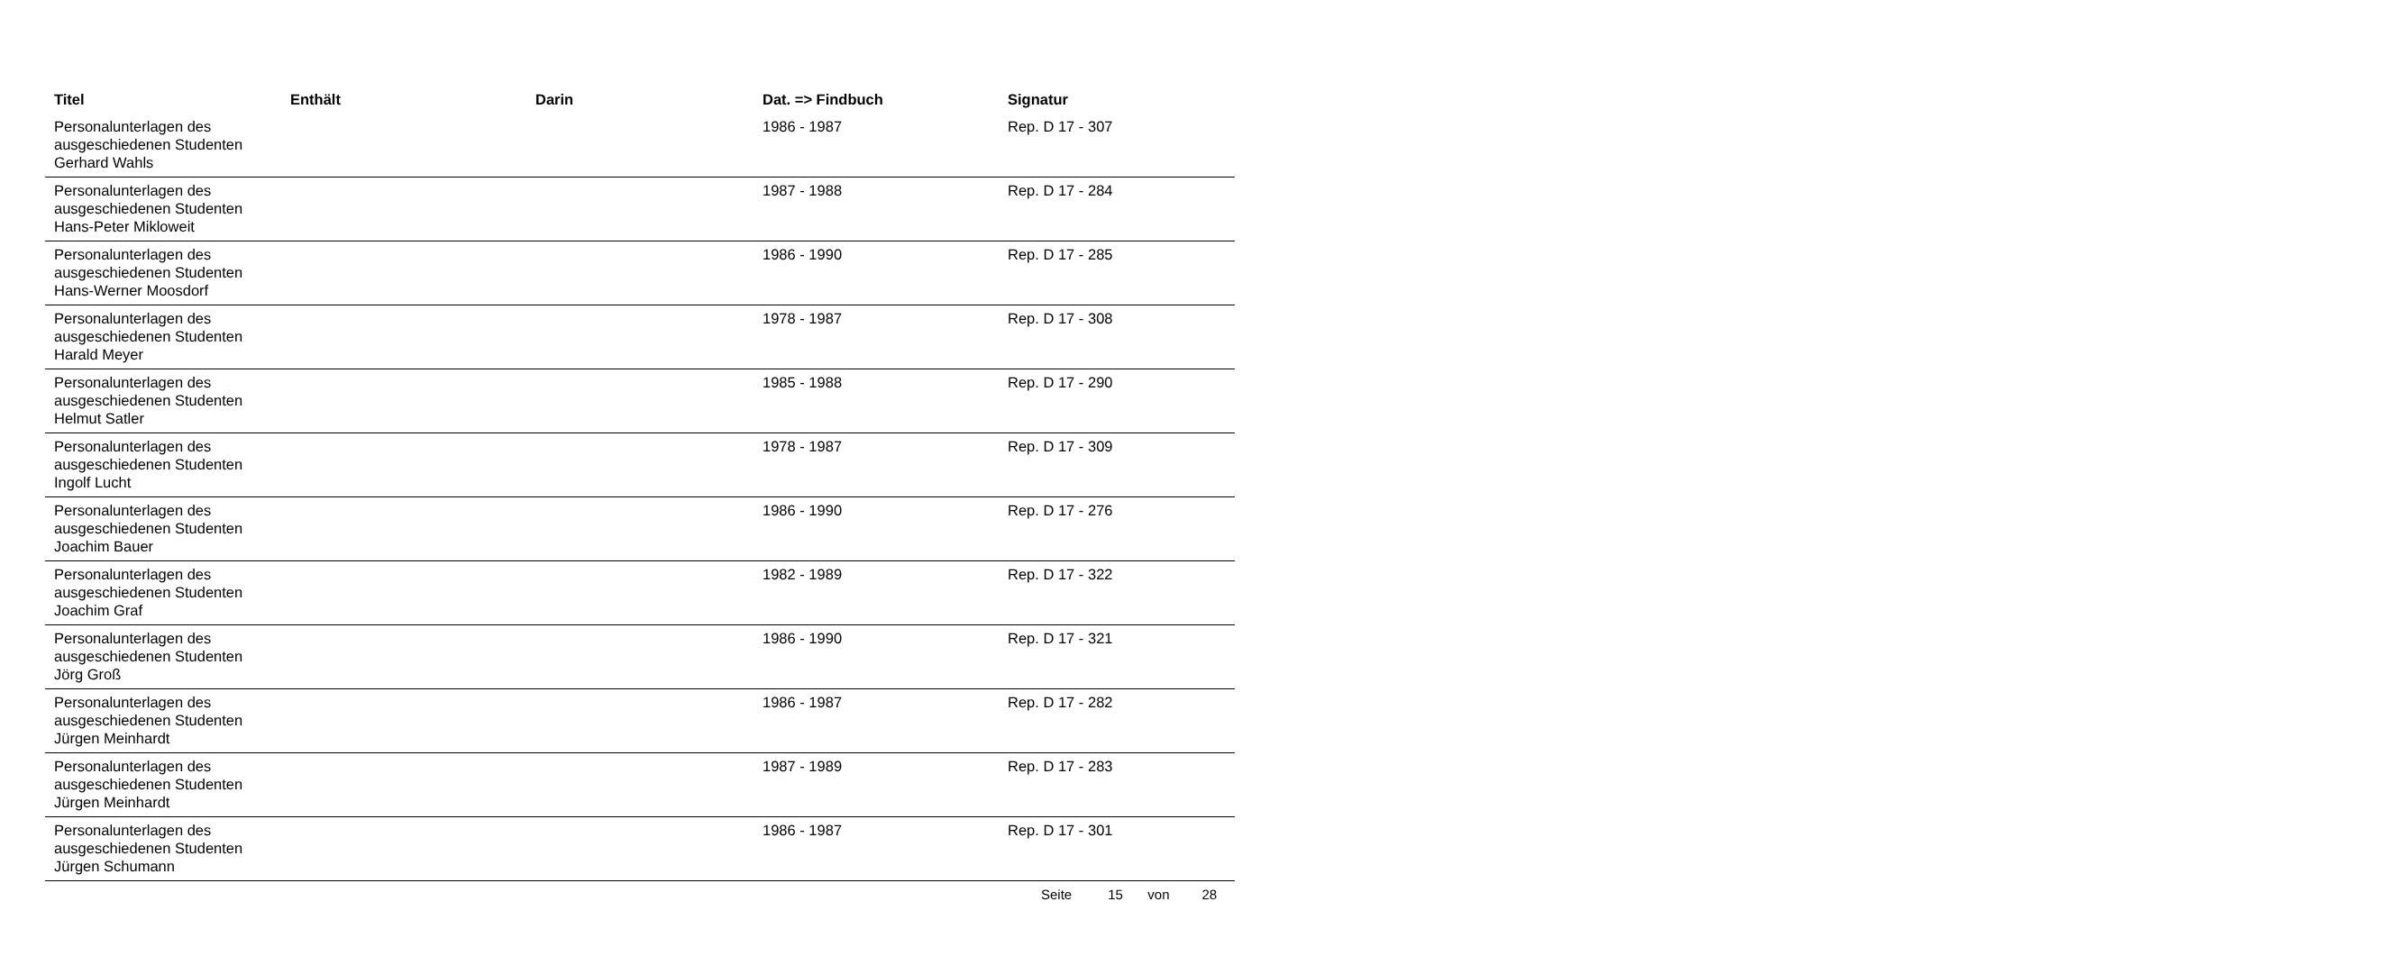| Titel | Enthält | Darin | Dat. => Findbuch | Signatur |
| --- | --- | --- | --- | --- |
| Personalunterlagen des ausgeschiedenen Studenten Gerhard Wahls | | | 1986 - 1987 | Rep. D 17 - 307 |
| Personalunterlagen des ausgeschiedenen Studenten Hans-Peter Mikloweit | | | 1987 - 1988 | Rep. D 17 - 284 |
| Personalunterlagen des ausgeschiedenen Studenten Hans-Werner Moosdorf | | | 1986 - 1990 | Rep. D 17 - 285 |
| Personalunterlagen des ausgeschiedenen Studenten Harald Meyer | | | 1978 - 1987 | Rep. D 17 - 308 |
| Personalunterlagen des ausgeschiedenen Studenten Helmut Satler | | | 1985 - 1988 | Rep. D 17 - 290 |
| Personalunterlagen des ausgeschiedenen Studenten Ingolf Lucht | | | 1978 - 1987 | Rep. D 17 - 309 |
| Personalunterlagen des ausgeschiedenen Studenten Joachim Bauer | | | 1986 - 1990 | Rep. D 17 - 276 |
| Personalunterlagen des ausgeschiedenen Studenten Joachim Graf | | | 1982 - 1989 | Rep. D 17 - 322 |
| Personalunterlagen des ausgeschiedenen Studenten Jörg Groß | | | 1986 - 1990 | Rep. D 17 - 321 |
| Personalunterlagen des ausgeschiedenen Studenten Jürgen Meinhardt | | | 1986 - 1987 | Rep. D 17 - 282 |
| Personalunterlagen des ausgeschiedenen Studenten Jürgen Meinhardt | | | 1987 - 1989 | Rep. D 17 - 283 |
| Personalunterlagen des ausgeschiedenen Studenten Jürgen Schumann | | | 1986 - 1987 | Rep. D 17 - 301 |
Seite 15 von 28